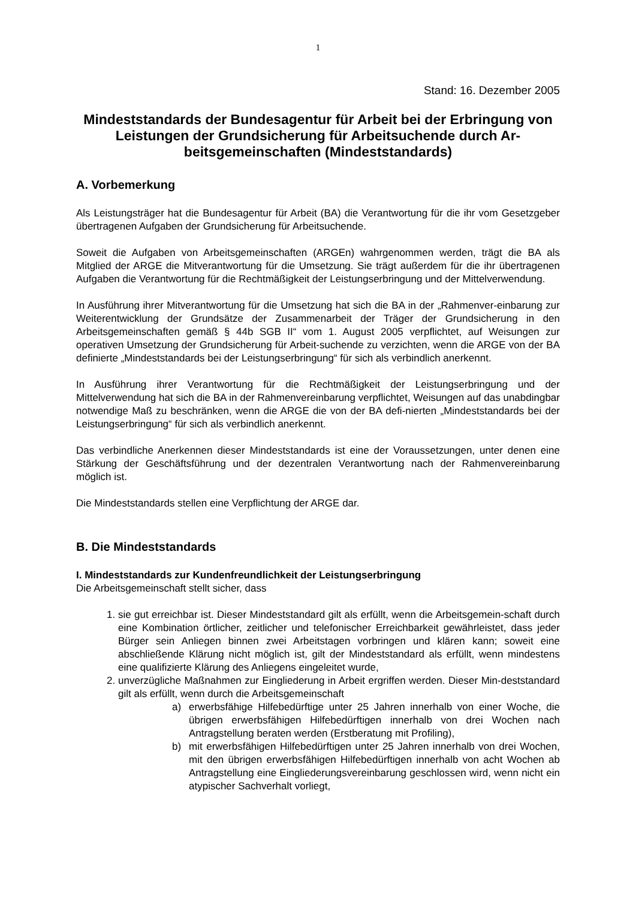1
Stand: 16. Dezember 2005
Mindeststandards der Bundesagentur für Arbeit bei der Erbringung von Leistungen der Grundsicherung für Arbeitsuchende durch Ar-beitsgemeinschaften (Mindeststandards)
A. Vorbemerkung
Als Leistungsträger hat die Bundesagentur für Arbeit (BA) die Verantwortung für die ihr vom Gesetzgeber übertragenen Aufgaben der Grundsicherung für Arbeitsuchende.
Soweit die Aufgaben von Arbeitsgemeinschaften (ARGEn) wahrgenommen werden, trägt die BA als Mitglied der ARGE die Mitverantwortung für die Umsetzung. Sie trägt außerdem für die ihr übertragenen Aufgaben die Verantwortung für die Rechtmäßigkeit der Leistungserbringung und der Mittelverwendung.
In Ausführung ihrer Mitverantwortung für die Umsetzung hat sich die BA in der „Rahmenver-einbarung zur Weiterentwicklung der Grundsätze der Zusammenarbeit der Träger der Grundsicherung in den Arbeitsgemeinschaften gemäß § 44b SGB II“ vom 1. August 2005 verpflichtet, auf Weisungen zur operativen Umsetzung der Grundsicherung für Arbeit-suchende zu verzichten, wenn die ARGE von der BA definierte „Mindeststandards bei der Leistungserbringung“ für sich als verbindlich anerkennt.
In Ausführung ihrer Verantwortung für die Rechtmäßigkeit der Leistungserbringung und der Mittelverwendung hat sich die BA in der Rahmenvereinbarung verpflichtet, Weisungen auf das unabdingbar notwendige Maß zu beschränken, wenn die ARGE die von der BA defi-nierten „Mindeststandards bei der Leistungserbringung“ für sich als verbindlich anerkennt.
Das verbindliche Anerkennen dieser Mindeststandards ist eine der Voraussetzungen, unter denen eine Stärkung der Geschäftsführung und der dezentralen Verantwortung nach der Rahmenvereinbarung möglich ist.
Die Mindeststandards stellen eine Verpflichtung der ARGE dar.
B. Die Mindeststandards
I. Mindeststandards zur Kundenfreundlichkeit der Leistungserbringung
Die Arbeitsgemeinschaft stellt sicher, dass
1. sie gut erreichbar ist. Dieser Mindeststandard gilt als erfüllt, wenn die Arbeitsgemein-schaft durch eine Kombination örtlicher, zeitlicher und telefonischer Erreichbarkeit gewährleistet, dass jeder Bürger sein Anliegen binnen zwei Arbeitstagen vorbringen und klären kann; soweit eine abschließende Klärung nicht möglich ist, gilt der Mindeststandard als erfüllt, wenn mindestens eine qualifizierte Klärung des Anliegens eingeleitet wurde,
2. unverzügliche Maßnahmen zur Eingliederung in Arbeit ergriffen werden. Dieser Min-deststandard gilt als erfüllt, wenn durch die Arbeitsgemeinschaft
a) erwerbsfähige Hilfebedürftige unter 25 Jahren innerhalb von einer Woche, die übrigen erwerbsfähigen Hilfebedürftigen innerhalb von drei Wochen nach Antragstellung beraten werden (Erstberatung mit Profiling),
b) mit erwerbsfähigen Hilfebedürftigen unter 25 Jahren innerhalb von drei Wochen, mit den übrigen erwerbsfähigen Hilfebedürftigen innerhalb von acht Wochen ab Antragstellung eine Eingliederungsvereinbarung geschlossen wird, wenn nicht ein atypischer Sachverhalt vorliegt,